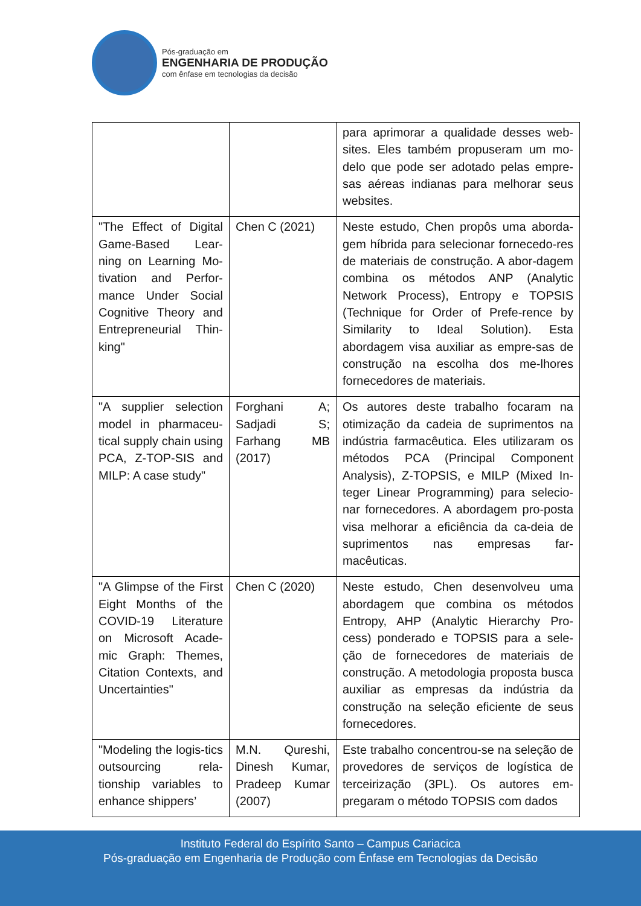Pós-graduação em
ENGENHARIA DE PRODUÇÃO
com ênfase em tecnologias da decisão
| | | para aprimorar a qualidade desses web-sites. Eles também propuseram um mo-delo que pode ser adotado pelas empre-sas aéreas indianas para melhorar seus websites. |
| "The Effect of Digital Game-Based Lear-ning on Learning Mo-tivation and Perfor-mance Under Social Cognitive Theory and Entrepreneurial Thin-king" | Chen C (2021) | Neste estudo, Chen propôs uma aborda-gem híbrida para selecionar fornecedo-res de materiais de construção. A abor-dagem combina os métodos ANP (Analytic Network Process), Entropy e TOPSIS (Technique for Order of Prefe-rence by Similarity to Ideal Solution). Esta abordagem visa auxiliar as empre-sas de construção na escolha dos me-lhores fornecedores de materiais. |
| "A supplier selection model in pharmaceu-tical supply chain using PCA, Z-TOP-SIS and MILP: A case study" | Forghani A; Sadjadi S; Farhang MB (2017) | Os autores deste trabalho focaram na otimização da cadeia de suprimentos na indústria farmacêutica. Eles utilizaram os métodos PCA (Principal Component Analysis), Z-TOPSIS, e MILP (Mixed In-teger Linear Programming) para selecio-nar fornecedores. A abordagem pro-posta visa melhorar a eficiência da ca-deia de suprimentos nas empresas far-macêuticas. |
| "A Glimpse of the First Eight Months of the COVID-19 Literature on Microsoft Acade-mic Graph: Themes, Citation Contexts, and Uncertainties" | Chen C (2020) | Neste estudo, Chen desenvolveu uma abordagem que combina os métodos Entropy, AHP (Analytic Hierarchy Pro-cess) ponderado e TOPSIS para a sele-ção de fornecedores de materiais de construção. A metodologia proposta busca auxiliar as empresas da indústria da construção na seleção eficiente de seus fornecedores. |
| "Modeling the logis-tics outsourcing rela-tionship variables to enhance shippers’ | M.N. Qureshi, Dinesh Kumar, Pradeep Kumar (2007) | Este trabalho concentrou-se na seleção de provedores de serviços de logística de terceirização (3PL). Os autores em-pregaram o método TOPSIS com dados |
Instituto Federal do Espírito Santo – Campus Cariacica
Pós-graduação em Engenharia de Produção com Ênfase em Tecnologias da Decisão